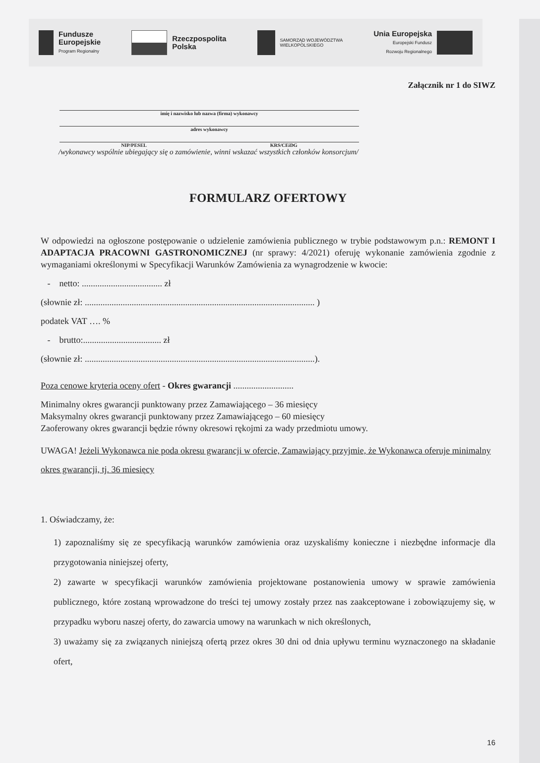Fundusze
Europejskie
Program Regionalny
Rzeczpospolita
Polska
SAMORZĄD WOJEWÓDZTWA
WIELKOPOLSKIEGO
Unia Europejska
Europejski Fundusz
Rozwoju Regionalnego
Załącznik nr 1 do SIWZ
imię i nazwisko lub nazwa (firma) wykonawcy
adres wykonawcy
NIP/PESEL KRS/CEiDG
/wykonawcy wspólnie ubiegający się o zamówienie, winni wskazać wszystkich członków konsorcjum/
FORMULARZ OFERTOWY
W odpowiedzi na ogłoszone postępowanie o udzielenie zamówienia publicznego w trybie podstawowym p.n.: REMONT I ADAPTACJA PRACOWNI GASTRONOMICZNEJ (nr sprawy: 4/2021) oferuję wykonanie zamówienia zgodnie z wymaganiami określonymi w Specyfikacji Warunków Zamówienia za wynagrodzenie w kwocie:
- netto: .................................... zł
(słownie zł: ....................................................................................................... )
podatek VAT …. %
- brutto:................................... zł
(słownie zł: .......................................................................................................).
Poza cenowe kryteria oceny ofert - Okres gwarancji ...........................
Minimalny okres gwarancji punktowany przez Zamawiającego – 36 miesięcy
Maksymalny okres gwarancji punktowany przez Zamawiającego – 60 miesięcy
Zaoferowany okres gwarancji będzie równy okresowi rękojmi za wady przedmiotu umowy.
UWAGA! Jeżeli Wykonawca nie poda okresu gwarancji w ofercie, Zamawiający przyjmie, że Wykonawca oferuje minimalny okres gwarancji, tj. 36 miesięcy
1. Oświadczamy, że:
1) zapoznaliśmy się ze specyfikacją warunków zamówienia oraz uzyskaliśmy konieczne i niezbędne informacje dla przygotowania niniejszej oferty,
2) zawarte w specyfikacji warunków zamówienia projektowane postanowienia umowy w sprawie zamówienia publicznego, które zostaną wprowadzone do treści tej umowy zostały przez nas zaakceptowane i zobowiązujemy się, w przypadku wyboru naszej oferty, do zawarcia umowy na warunkach w nich określonych,
3) uważamy się za związanych niniejszą ofertą przez okres 30 dni od dnia upływu terminu wyznaczonego na składanie ofert,
16